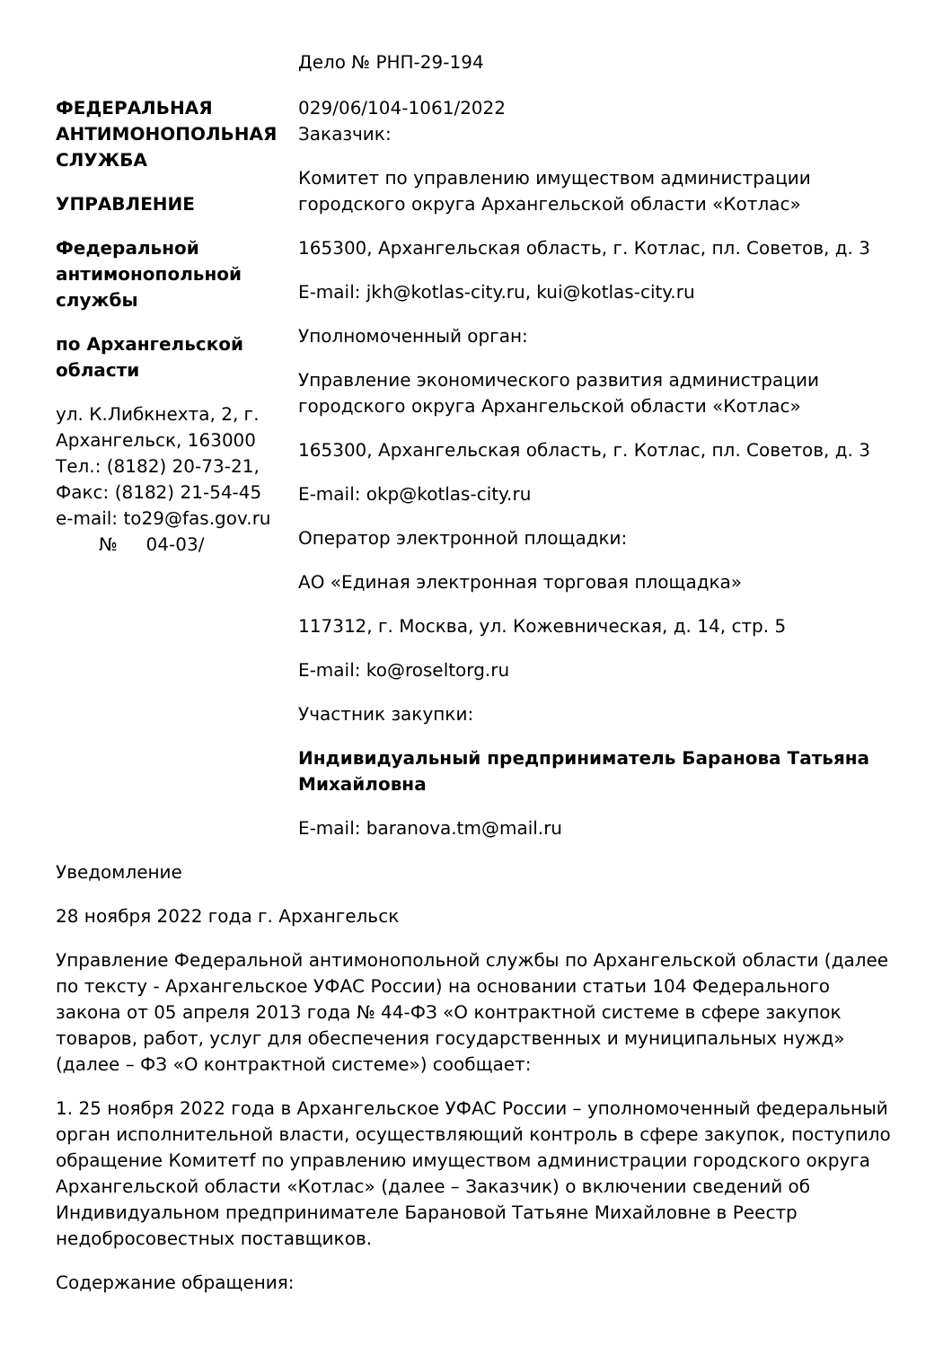ФЕДЕРАЛЬНАЯ АНТИМОНОПОЛЬНАЯ СЛУЖБА
УПРАВЛЕНИЕ
Федеральной антимонопольной службы
по Архангельской области
ул. К.Либкнехта, 2, г. Архангельск, 163000
Тел.: (8182) 20-73-21,
Факс: (8182) 21-54-45
e-mail: to29@fas.gov.ru
№ 04-03/
Дело № РНП-29-194
029/06/104-1061/2022
Заказчик:
Комитет по управлению имуществом администрации городского округа Архангельской области «Котлас»
165300, Архангельская область, г. Котлас, пл. Советов, д. 3
E-mail: jkh@kotlas-city.ru, kui@kotlas-city.ru
Уполномоченный орган:
Управление экономического развития администрации городского округа Архангельской области «Котлас»
165300, Архангельская область, г. Котлас, пл. Советов, д. 3
E-mail: okp@kotlas-city.ru
Оператор электронной площадки:
АО «Единая электронная торговая площадка»
117312, г. Москва, ул. Кожевническая, д. 14, стр. 5
E-mail: ko@roseltorg.ru
Участник закупки:
Индивидуальный предприниматель Баранова Татьяна Михайловна
E-mail: baranova.tm@mail.ru
Уведомление
28 ноября 2022 года г. Архангельск
Управление Федеральной антимонопольной службы по Архангельской области (далее по тексту - Архангельское УФАС России) на основании статьи 104 Федерального закона от 05 апреля 2013 года № 44-ФЗ «О контрактной системе в сфере закупок товаров, работ, услуг для обеспечения государственных и муниципальных нужд» (далее – ФЗ «О контрактной системе») сообщает:
1. 25 ноября 2022 года в Архангельское УФАС России – уполномоченный федеральный орган исполнительной власти, осуществляющий контроль в сфере закупок, поступило обращение Комитетf по управлению имуществом администрации городского округа Архангельской области «Котлас» (далее – Заказчик) о включении сведений об Индивидуальном предпринимателе Барановой Татьяне Михайловне в Реестр недобросовестных поставщиков.
Содержание обращения: